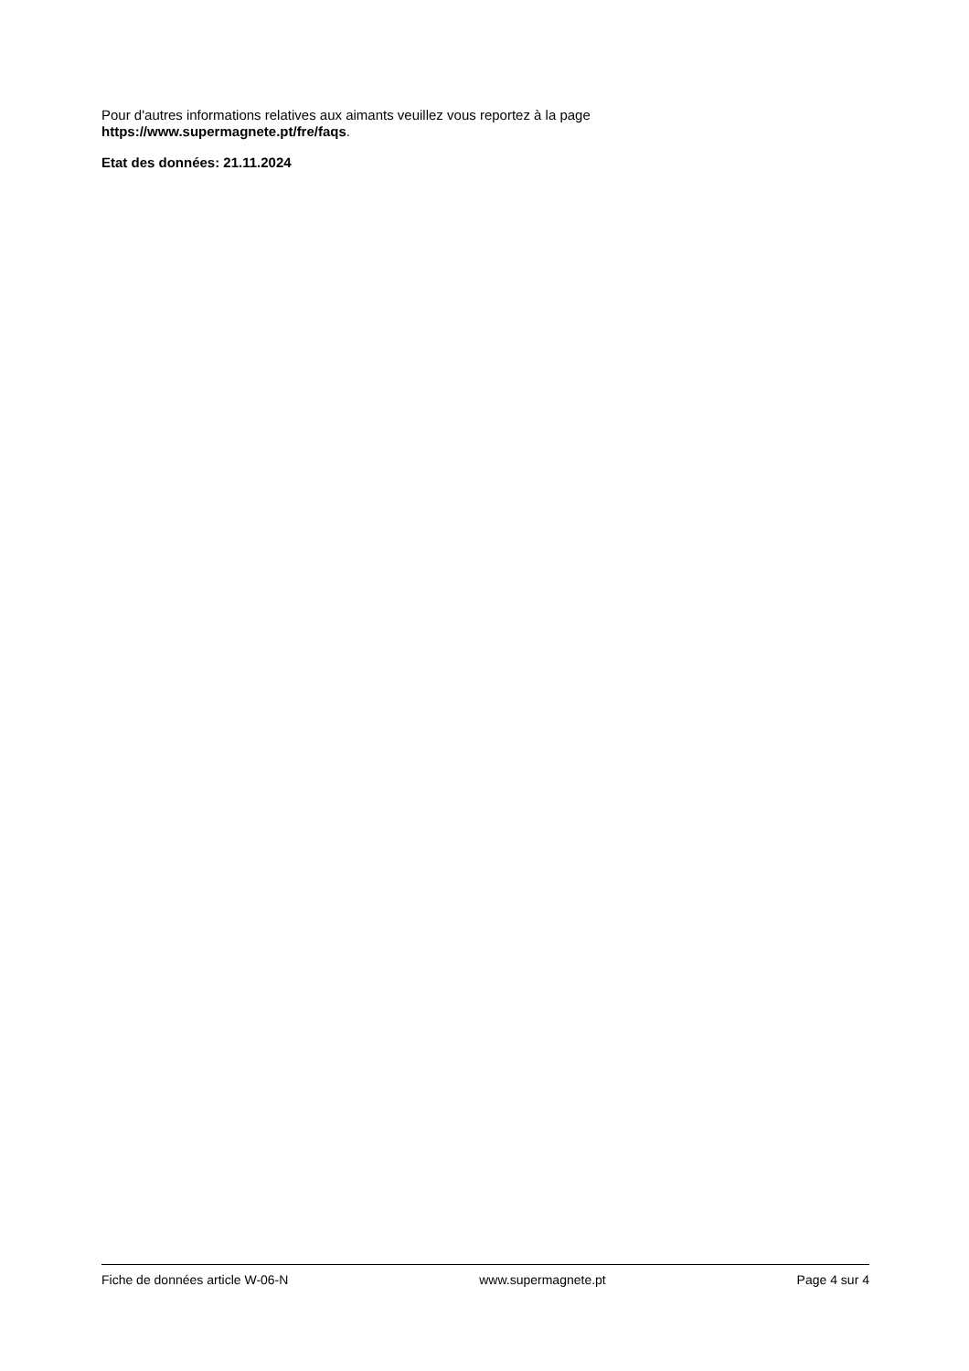Pour d'autres informations relatives aux aimants veuillez vous reportez à la page
https://www.supermagnete.pt/fre/faqs.
Etat des données: 21.11.2024
Fiche de données article W-06-N www.supermagnete.pt Page 4 sur 4